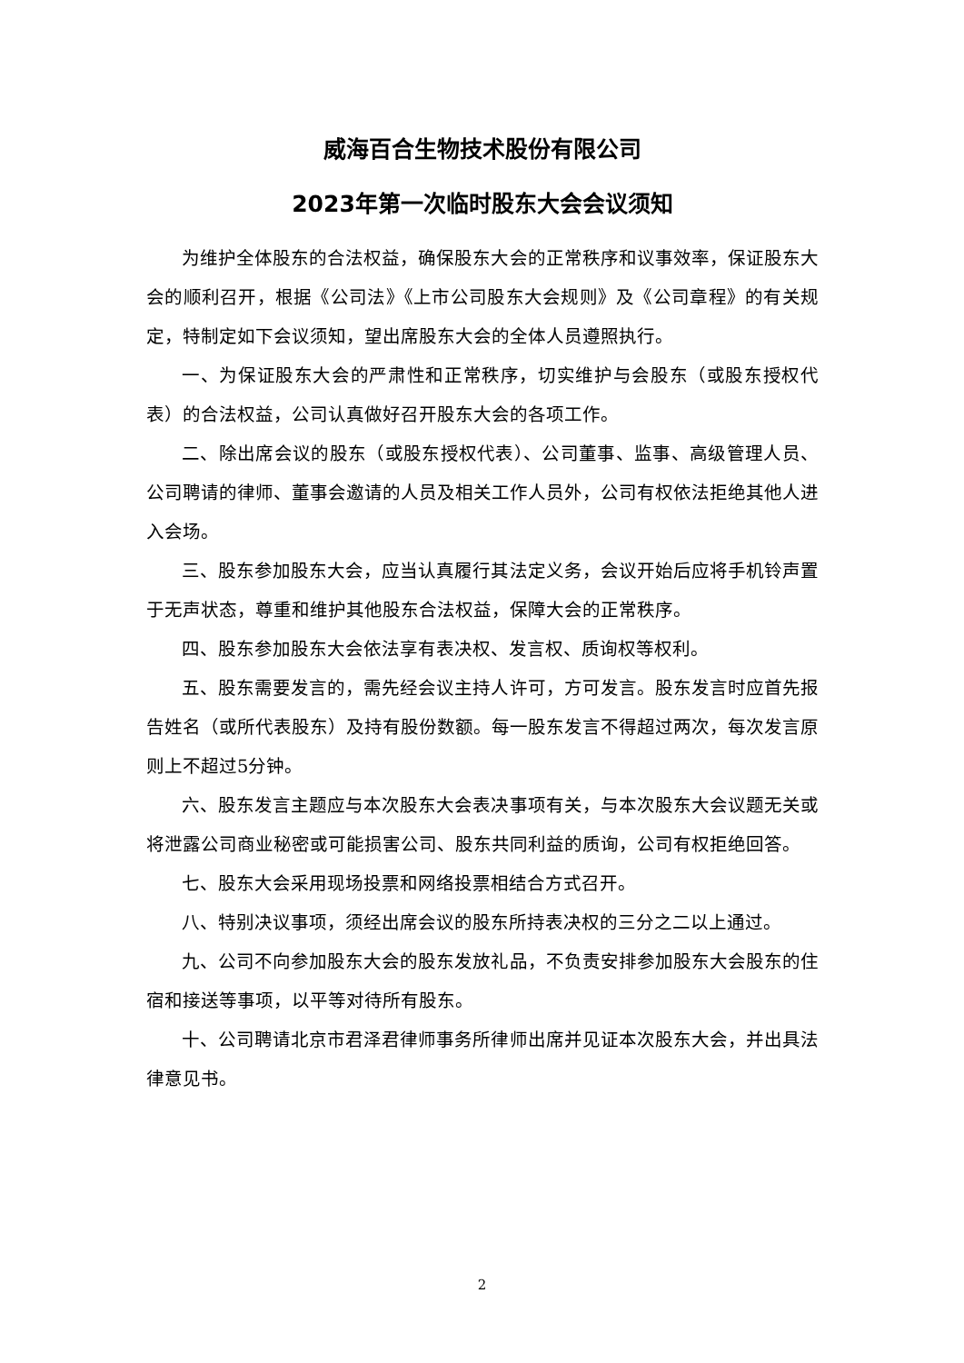威海百合生物技术股份有限公司
2023年第一次临时股东大会会议须知
为维护全体股东的合法权益，确保股东大会的正常秩序和议事效率，保证股东大会的顺利召开，根据《公司法》《上市公司股东大会规则》及《公司章程》的有关规定，特制定如下会议须知，望出席股东大会的全体人员遵照执行。
一、为保证股东大会的严肃性和正常秩序，切实维护与会股东（或股东授权代表）的合法权益，公司认真做好召开股东大会的各项工作。
二、除出席会议的股东（或股东授权代表）、公司董事、监事、高级管理人员、公司聘请的律师、董事会邀请的人员及相关工作人员外，公司有权依法拒绝其他人进入会场。
三、股东参加股东大会，应当认真履行其法定义务，会议开始后应将手机铃声置于无声状态，尊重和维护其他股东合法权益，保障大会的正常秩序。
四、股东参加股东大会依法享有表决权、发言权、质询权等权利。
五、股东需要发言的，需先经会议主持人许可，方可发言。股东发言时应首先报告姓名（或所代表股东）及持有股份数额。每一股东发言不得超过两次，每次发言原则上不超过5分钟。
六、股东发言主题应与本次股东大会表决事项有关，与本次股东大会议题无关或将泄露公司商业秘密或可能损害公司、股东共同利益的质询，公司有权拒绝回答。
七、股东大会采用现场投票和网络投票相结合方式召开。
八、特别决议事项，须经出席会议的股东所持表决权的三分之二以上通过。
九、公司不向参加股东大会的股东发放礼品，不负责安排参加股东大会股东的住宿和接送等事项，以平等对待所有股东。
十、公司聘请北京市君泽君律师事务所律师出席并见证本次股东大会，并出具法律意见书。
2